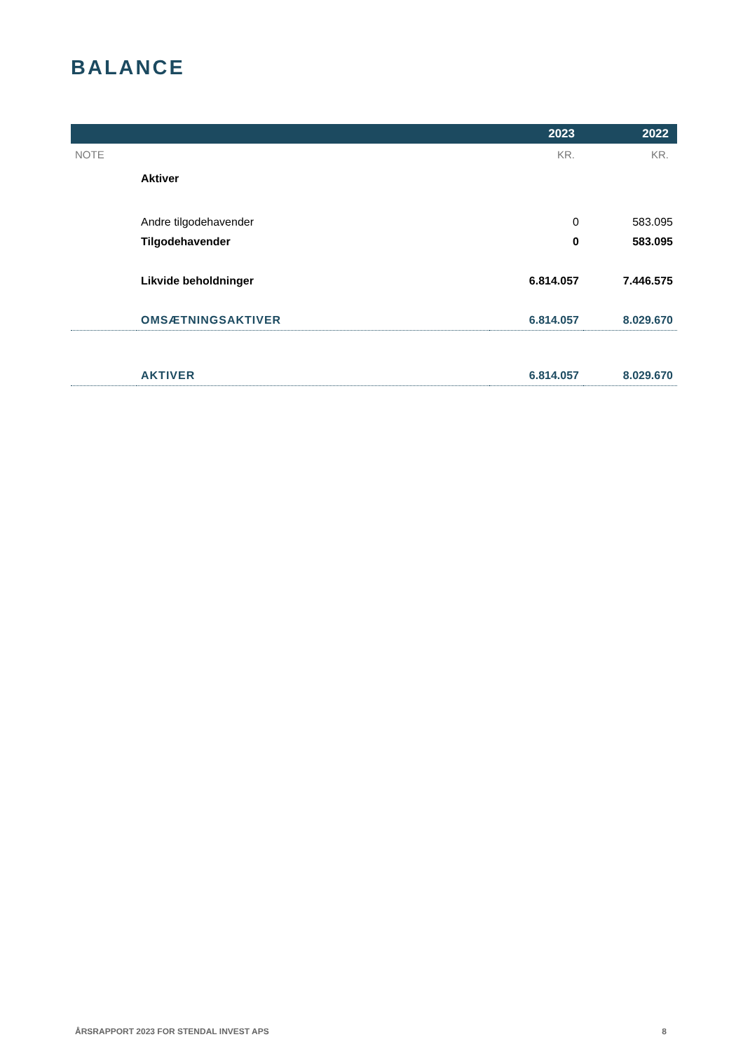BALANCE
| | | 2023 | 2022 |
| --- | --- | --- | --- |
| NOTE | | KR. | KR. |
| | Aktiver | | |
| | Andre tilgodehavender | 0 | 583.095 |
| | Tilgodehavender | 0 | 583.095 |
| | Likvide beholdninger | 6.814.057 | 7.446.575 |
| | OMSÆTNINGSAKTIVER | 6.814.057 | 8.029.670 |
| | AKTIVER | 6.814.057 | 8.029.670 |
ÅRSRAPPORT 2023 FOR STENDAL INVEST APS 8